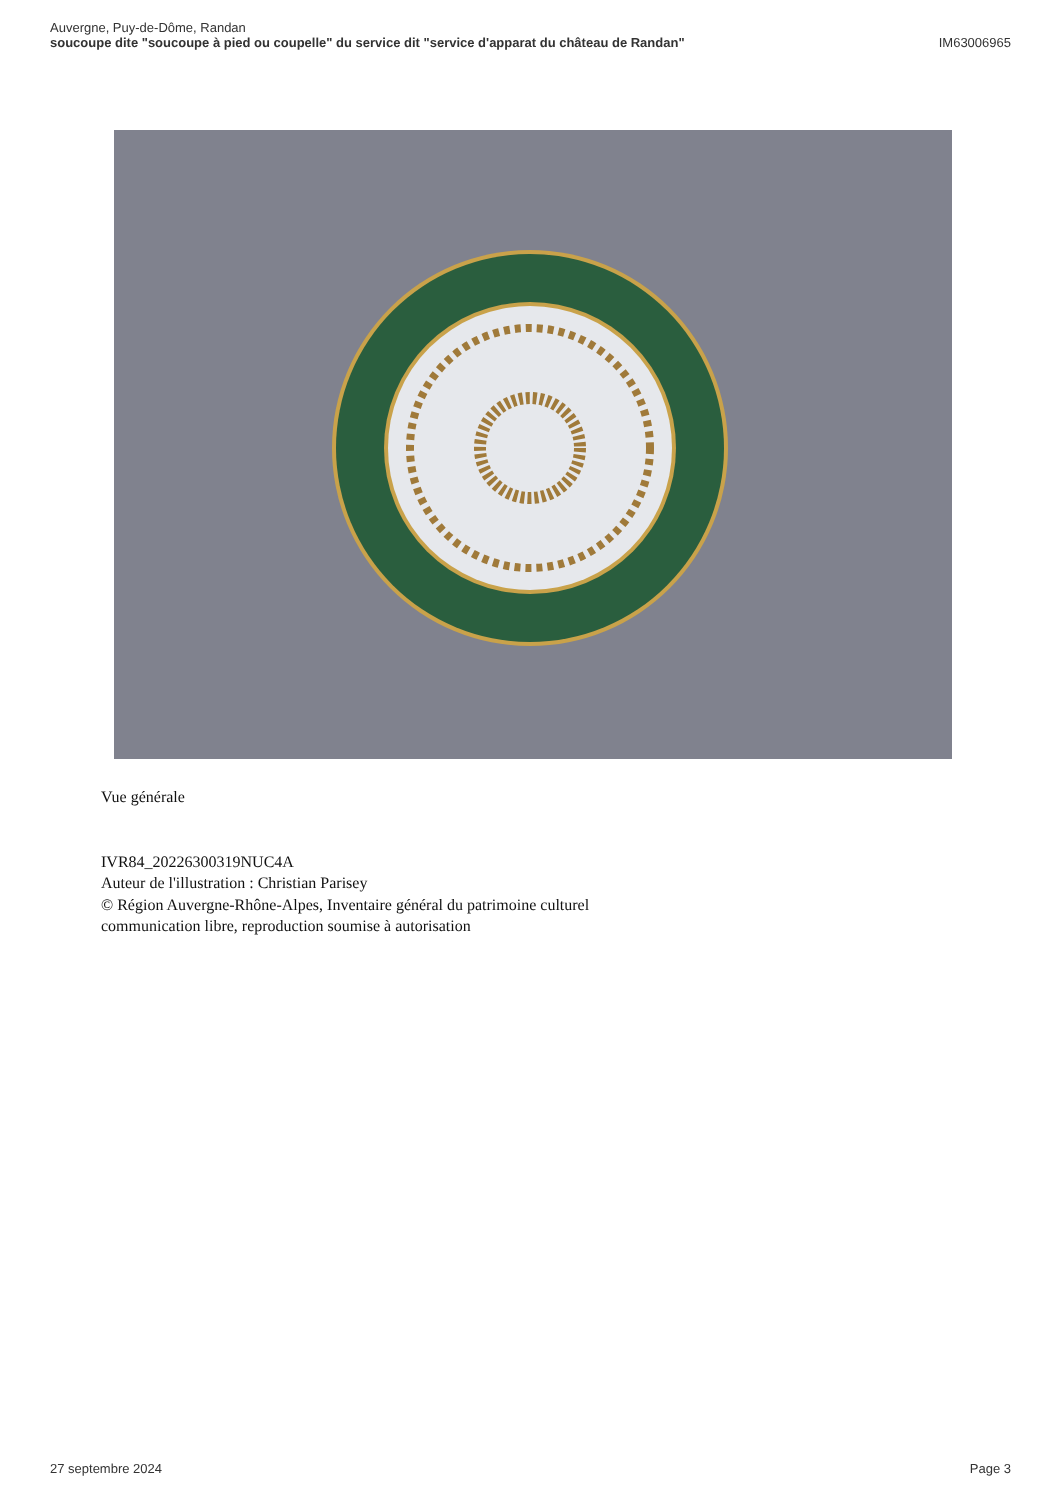Auvergne, Puy-de-Dôme, Randan
soucoupe dite "soucoupe à pied ou coupelle" du service dit "service d'apparat du château de Randan" IM63006965
Vue générale
IVR84_20226300319NUC4A
Auteur de l'illustration : Christian Parisey
© Région Auvergne-Rhône-Alpes, Inventaire général du patrimoine culturel
communication libre, reproduction soumise à autorisation
27 septembre 2024 Page 3